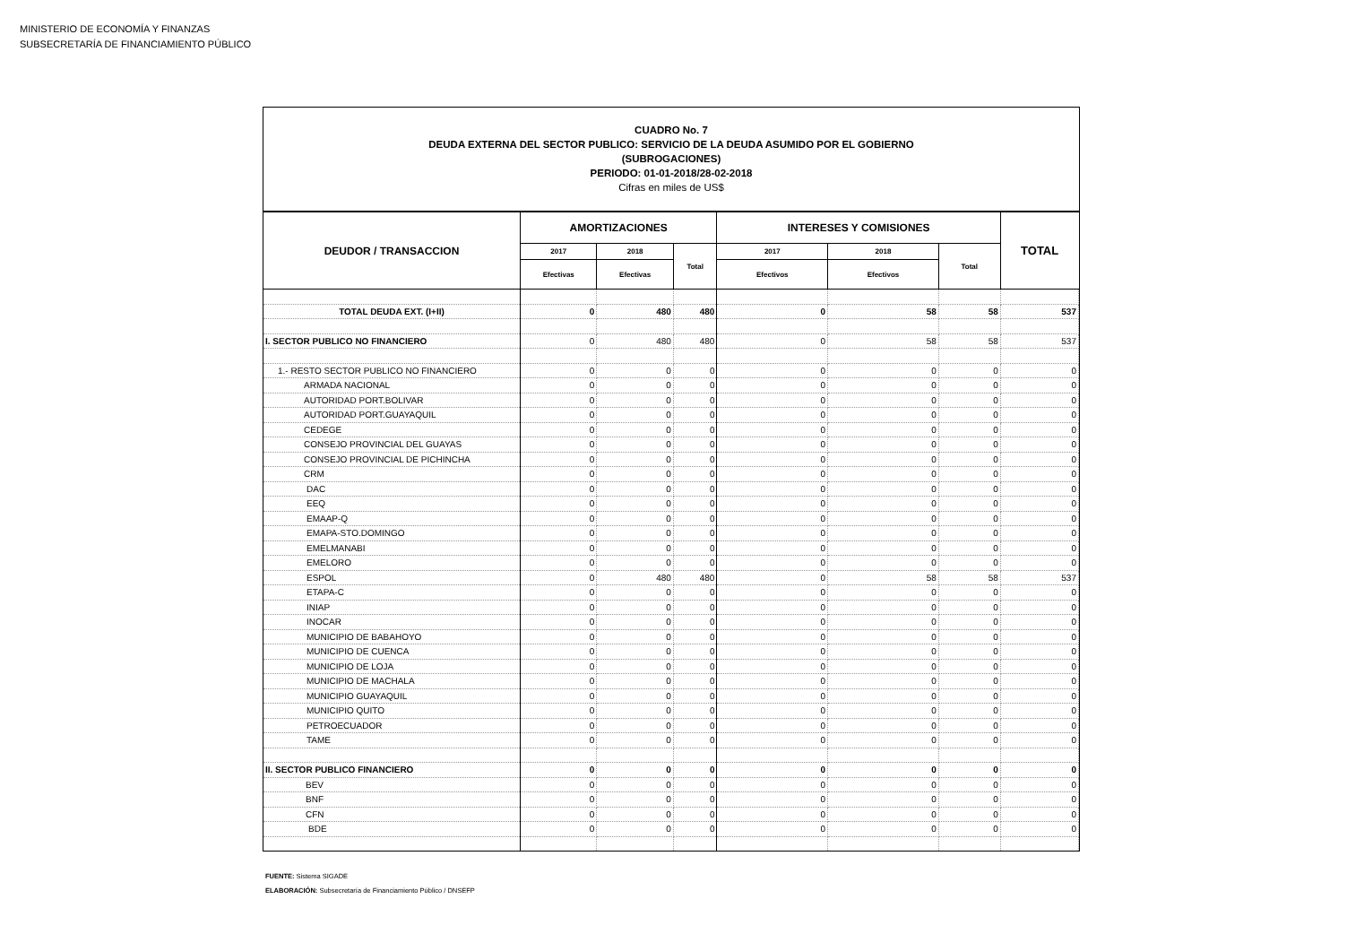MINISTERIO DE ECONOMÍA Y FINANZAS
SUBSECRETARÍA DE FINANCIAMIENTO PÚBLICO
CUADRO No. 7
DEUDA EXTERNA DEL SECTOR PUBLICO: SERVICIO DE LA DEUDA ASUMIDO POR EL GOBIERNO
(SUBROGACIONES)
PERIODO: 01-01-2018/28-02-2018
Cifras en miles de US$
| DEUDOR / TRANSACCION | AMORTIZACIONES | | | INTERESES Y COMISIONES | | | TOTAL |
| --- | --- | --- | --- | --- | --- | --- | --- |
| | 2017 | 2018 | Total | 2017 | 2018 | Total | |
| | Efectivas | Efectivas | | Efectivos | Efectivos | | |
| TOTAL DEUDA EXT. (I+II) | 0 | 480 | 480 | 0 | 58 | 58 | 537 |
| I. SECTOR PUBLICO NO FINANCIERO | 0 | 480 | 480 | 0 | 58 | 58 | 537 |
| 1.- RESTO SECTOR PUBLICO NO FINANCIERO | 0 | 0 | 0 | 0 | 0 | 0 | 0 |
| ARMADA NACIONAL | 0 | 0 | 0 | 0 | 0 | 0 | 0 |
| AUTORIDAD PORT.BOLIVAR | 0 | 0 | 0 | 0 | 0 | 0 | 0 |
| AUTORIDAD PORT.GUAYAQUIL | 0 | 0 | 0 | 0 | 0 | 0 | 0 |
| CEDEGE | 0 | 0 | 0 | 0 | 0 | 0 | 0 |
| CONSEJO PROVINCIAL DEL GUAYAS | 0 | 0 | 0 | 0 | 0 | 0 | 0 |
| CONSEJO PROVINCIAL DE PICHINCHA | 0 | 0 | 0 | 0 | 0 | 0 | 0 |
| CRM | 0 | 0 | 0 | 0 | 0 | 0 | 0 |
| DAC | 0 | 0 | 0 | 0 | 0 | 0 | 0 |
| EEQ | 0 | 0 | 0 | 0 | 0 | 0 | 0 |
| EMAAP-Q | 0 | 0 | 0 | 0 | 0 | 0 | 0 |
| EMAPA-STO.DOMINGO | 0 | 0 | 0 | 0 | 0 | 0 | 0 |
| EMELMANABI | 0 | 0 | 0 | 0 | 0 | 0 | 0 |
| EMELORO | 0 | 0 | 0 | 0 | 0 | 0 | 0 |
| ESPOL | 0 | 480 | 480 | 0 | 58 | 58 | 537 |
| ETAPA-C | 0 | 0 | 0 | 0 | 0 | 0 | 0 |
| INIAP | 0 | 0 | 0 | 0 | 0 | 0 | 0 |
| INOCAR | 0 | 0 | 0 | 0 | 0 | 0 | 0 |
| MUNICIPIO DE BABAHOYO | 0 | 0 | 0 | 0 | 0 | 0 | 0 |
| MUNICIPIO DE CUENCA | 0 | 0 | 0 | 0 | 0 | 0 | 0 |
| MUNICIPIO DE LOJA | 0 | 0 | 0 | 0 | 0 | 0 | 0 |
| MUNICIPIO DE MACHALA | 0 | 0 | 0 | 0 | 0 | 0 | 0 |
| MUNICIPIO GUAYAQUIL | 0 | 0 | 0 | 0 | 0 | 0 | 0 |
| MUNICIPIO QUITO | 0 | 0 | 0 | 0 | 0 | 0 | 0 |
| PETROECUADOR | 0 | 0 | 0 | 0 | 0 | 0 | 0 |
| TAME | 0 | 0 | 0 | 0 | 0 | 0 | 0 |
| II. SECTOR PUBLICO FINANCIERO | 0 | 0 | 0 | 0 | 0 | 0 | 0 |
| BEV | 0 | 0 | 0 | 0 | 0 | 0 | 0 |
| BNF | 0 | 0 | 0 | 0 | 0 | 0 | 0 |
| CFN | 0 | 0 | 0 | 0 | 0 | 0 | 0 |
| BDE | 0 | 0 | 0 | 0 | 0 | 0 | 0 |
FUENTE: Sistema SIGADE
ELABORACIÓN: Subsecretaría de Financiamiento Público / DNSEFP